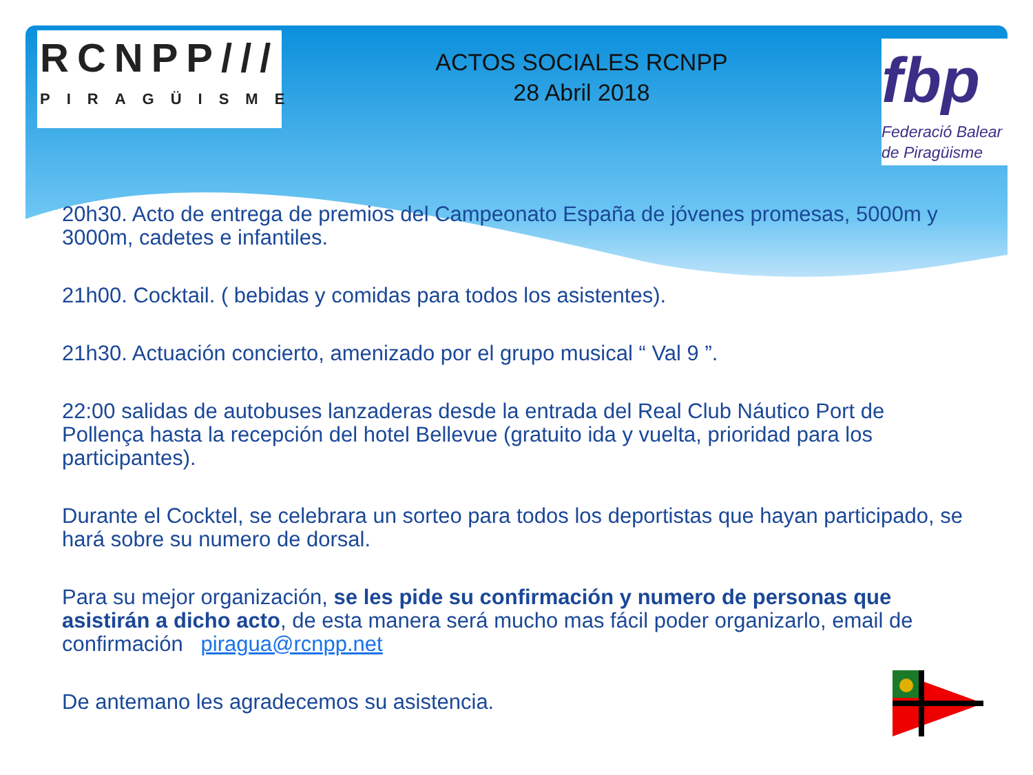RCNPP///
PIRAGÜISME
ACTOS SOCIALES RCNPP
28 Abril 2018
fbp
Federació Balear
de Piragüisme
20h30. Acto de entrega de premios del Campeonato España de jóvenes promesas, 5000m y 3000m, cadetes e infantiles.
21h00. Cocktail. ( bebidas y comidas para todos los asistentes).
21h30. Actuación concierto, amenizado por el grupo musical “ Val 9 ”.
22:00 salidas de autobuses lanzaderas desde la entrada del Real Club Náutico Port de Pollença hasta la recepción del hotel Bellevue (gratuito ida y vuelta, prioridad para los participantes).
Durante el Cocktel, se celebrara un sorteo para todos los deportistas que hayan participado, se hará sobre su numero de dorsal.
Para su mejor organización, se les pide su confirmación y numero de personas que asistirán a dicho acto, de esta manera será mucho mas fácil poder organizarlo, email de confirmación piragua@rcnpp.net
De antemano les agradecemos su asistencia.